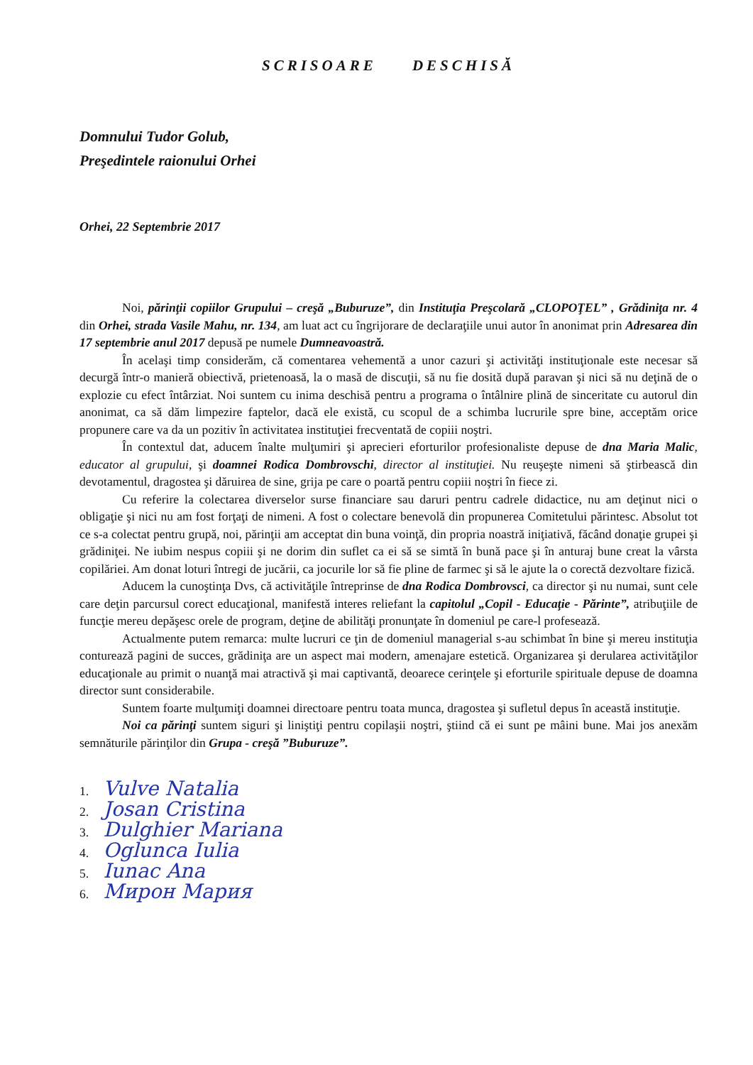SCRISOARE DESCHISĂ
Domnului Tudor Golub,
Preşedintele raionului Orhei
Orhei, 22 Septembrie 2017
Noi, părinţii copiilor Grupului – creşă „Buburuze”, din Instituţia Preşcolară „CLOPOŢEL” , Grădiniţa nr. 4 din Orhei, strada Vasile Mahu, nr. 134, am luat act cu îngrijorare de declaraţiile unui autor în anonimat prin Adresarea din 17 septembrie anul 2017 depusă pe numele Dumneavoastră.
În acelaşi timp considerăm, că comentarea vehementă a unor cazuri şi activităţi instituţionale este necesar să decurgă într-o manieră obiectivă, prietenoasă, la o masă de discuţii, să nu fie dosită după paravan şi nici să nu deţină de o explozie cu efect întârziat. Noi suntem cu inima deschisă pentru a programa o întâlnire plină de sinceritate cu autorul din anonimat, ca să dăm limpezire faptelor, dacă ele există, cu scopul de a schimba lucrurile spre bine, acceptăm orice propunere care va da un pozitiv în activitatea instituţiei frecventată de copiii noştri.
În contextul dat, aducem înalte mulţumiri şi aprecieri eforturilor profesionaliste depuse de dna Maria Malic, educator al grupului, şi doamnei Rodica Dombrovschi, director al instituţiei. Nu reuşeşte nimeni să ştirbească din devotamentul, dragostea şi dăruirea de sine, grija pe care o poartă pentru copiii noştri în fiece zi.
Cu referire la colectarea diverselor surse financiare sau daruri pentru cadrele didactice, nu am deţinut nici o obligaţie şi nici nu am fost forţaţi de nimeni. A fost o colectare benevolă din propunerea Comitetului părintesc. Absolut tot ce s-a colectat pentru grupă, noi, părinţii am acceptat din buna voinţă, din propria noastră iniţiativă, făcând donaţie grupei şi grădiniţei. Ne iubim nespus copiii şi ne dorim din suflet ca ei să se simtă în bună pace şi în anturaj bune creat la vârsta copilăriei. Am donat loturi întregi de jucării, ca jocurile lor să fie pline de farmec şi să le ajute la o corectă dezvoltare fizică.
Aducem la cunoştinţa Dvs, că activităţile întreprinse de dna Rodica Dombrovsci, ca director şi nu numai, sunt cele care deţin parcursul corect educaţional, manifestă interes reliefant la capitolul „Copil - Educaţie - Părinte”, atribuţiile de funcţie mereu depăşesc orele de program, deţine de abilităţi pronunţate în domeniul pe care-l profesează.
Actualmente putem remarca: multe lucruri ce ţin de domeniul managerial s-au schimbat în bine şi mereu instituţia conturează pagini de succes, grădiniţa are un aspect mai modern, amenajare estetică. Organizarea şi derularea activităţilor educaţionale au primit o nuanţă mai atractivă şi mai captivantă, deoarece cerinţele şi eforturile spirituale depuse de doamna director sunt considerabile.
Suntem foarte mulţumiţi doamnei directoare pentru toata munca, dragostea şi sufletul depus în această instituţie.
Noi ca părinţi suntem siguri şi liniştiţi pentru copilaşii noştri, ştiind că ei sunt pe mâini bune. Mai jos anexăm semnăturile părinţilor din Grupa - creşă ”Buburuze”.
1. Vulve Natalia
2. Josan Cristina
3. Dulghier Mariana
4. Oglunca Iulia
5. Iunac Ana
6. Мирон Мария